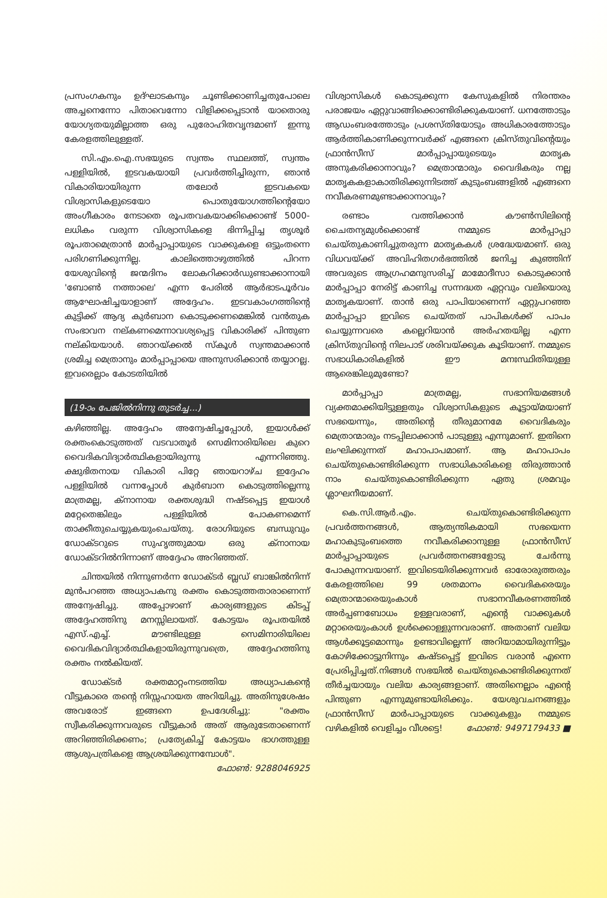പ്രസംഗകനും ഉദ്ഘാടകനും ചൂണ്ടിക്കാണിച്ചതുപോലെ അച്ചനെന്നോ പിതാവെന്നോ വിളിക്കപ്പെടാൻ യാതൊരു യോഗ്യതയുമില്ലാത്ത ഒരു പുരോഹിതവൃന്ദമാണ് ഇന്നു കേരളത്തിലുള്ളത്.
സി.എം.ഐ.സഭയുടെ സ്വന്തം സ്ഥലത്ത്, സ്വന്തം പള്ളിയിൽ, ഇടവകയായി പ്രവർത്തിച്ചിരുന്ന, ഞാൻ വികാരിയായിരുന്ന തലോർ ഇടവകയെ വിശ്വാസികളുടെയോ പൊതുയോഗത്തിന്റെയോ അംഗീകാരം നേടാതെ രൂപതവകയാക്കിക്കൊണ്ട് 5000-ലധികം വരുന്ന വിശ്വാസികളെ ഭിന്നിപ്പിച്ച തൃശൂർ രൂപതാമെത്രാൻ മാർപ്പാപ്പായുടെ വാക്കുകളെ ഒട്ടുംതന്നെ പരിഗണിക്കുന്നില്ല. കാലിത്തൊഴുത്തിൽ പിറന്ന യേശുവിന്റെ ജന്മദിനം ലോകറിക്കാർഡുണ്ടാക്കാനായി 'ബോൺ നത്താലെ' എന്ന പേരിൽ ആർഭാടപൂർവം ആഘോഷിച്ചയാളാണ് അദ്ദേഹം. ഇടവകാംഗത്തിന്റെ കുട്ടിക്ക് ആദ്യ കുർബാന കൊടുക്കണമെങ്കിൽ വൻതുക സംഭാവന നല്കണമെന്നാവശ്യപ്പെട്ട വികാരിക്ക് പിന്തുണ നല്കിയയാൾ. ഞാറയ്ക്കൽ സ്കൂൾ സ്വന്തമാക്കാൻ ശ്രമിച്ച മെത്രാനും മാർപ്പാപ്പായെ അനുസരിക്കാൻ തയ്യാറല്ല. ഇവരെല്ലാം കോടതിയിൽ
(19-ാം പേജിൽനിന്നു തുടർച്ച...)
കഴിഞ്ഞില്ല. അദ്ദേഹം അന്വേഷിച്ചപ്പോൾ, ഇയാൾക്ക് രക്തംകൊടുത്തത് വടവാതൂർ സെമിനാരിയിലെ കുറെ വൈദികവിദ്യാർത്ഥികളായിരുന്നു എന്നറിഞ്ഞു. ക്ഷുഭിതനായ വികാരി പിറ്റേ ഞായറാഴ്ച ഇദ്ദേഹം പള്ളിയിൽ വന്നപ്പോൾ കുർബാന കൊടുത്തില്ലെന്നു മാത്രമല്ല, ക്നാനായ രക്തശുദ്ധി നഷ്ടപ്പെട്ട ഇയാൾ മറ്റേതെങ്കിലും പള്ളിയിൽ പോകണമെന്ന് താക്കീതുചെയ്യുകയുംചെയ്തു. രോഗിയുടെ ബന്ധുവും ഡോക്ടറുടെ സുഹൃത്തുമായ ഒരു ക്നാനായ ഡോക്ടറിൽനിന്നാണ് അദ്ദേഹം അറിഞ്ഞത്.
ചിന്തയിൽ നിന്നുണർന്ന ഡോക്ടർ ബ്ലഡ് ബാങ്കിൽനിന്ന് മുൻപറഞ്ഞ അധ്യാപകനു രക്തം കൊടുത്തതാരാണെന്ന് അന്വേഷിച്ചു. അപ്പോഴാണ് കാര്യങ്ങളുടെ കിടപ്പ് അദ്ദേഹത്തിനു മനസ്സിലായത്. കോട്ടയം രൂപതയിൽ എസ്.എച്ച്. മൗണ്ടിലുള്ള സെമിനാരിയിലെ വൈദികവിദ്യാർത്ഥികളായിരുന്നുവത്രെ, അദ്ദേഹത്തിനു രക്തം നൽകിയത്.
ഡോക്ടർ രക്തമാറ്റംനടത്തിയ അധ്യാപകന്റെ വീട്ടുകാരെ തന്റെ നിസ്സഹായത അറിയിച്ചു. അതിനുശേഷം അവരോട് ഇങ്ങനെ ഉപദേശിച്ചു: "രക്തം സ്വീകരിക്കുന്നവരുടെ വീട്ടുകാർ അത് ആരുടേതാണെന്ന് അറിഞ്ഞിരിക്കണം; പ്രത്യേകിച്ച് കോട്ടയം ഭാഗത്തുള്ള ആശുപത്രികളെ ആശ്രയിക്കുന്നമ്പോൾ". ഫോൺ: 9288046925
വിശ്വാസികൾ കൊടുക്കുന്ന കേസുകളിൽ നിരന്തരം പരാജയം ഏറ്റുവാങ്ങിക്കൊണ്ടിരിക്കുകയാണ്. ധനത്തോടും ആഡംബരത്തോടും പ്രശസ്തിയോടും അധികാരത്തോടും ആർത്തികാണിക്കുന്നവർക്ക് എങ്ങനെ ക്രിസ്തുവിന്റെയും ഫ്രാൻസീസ് മാർപ്പാപ്പായുടെയും മാതൃക അനുകരിക്കാനാവും? മെത്രാന്മാരും വൈദികരും നല്ല മാതൃകകളാകാതിരിക്കുന്നിടത്ത് കുടുംബങ്ങളിൽ എങ്ങനെ നവീകരണമുണ്ടാക്കാനാവും?
രണ്ടാം വത്തിക്കാൻ കൗൺസിലിന്റെ ചൈതന്യമുൾക്കൊണ്ട് നമ്മുടെ മാർപ്പാപ്പാ ചെയ്തുകാണിച്ചുതരുന്ന മാതൃകകൾ ശ്രദ്ധേയമാണ്. ഒരു വിധവയ്ക്ക് അവിഹിതഗർഭത്തിൽ ജനിച്ച കുഞ്ഞിന് അവരുടെ ആഗ്രഹമനുസരിച്ച് മാമോദീസാ കൊടുക്കാൻ മാർപ്പാപ്പാ നേരിട്ട് കാണിച്ച സന്നദ്ധത ഏറ്റവും വലിയൊരു മാതൃകയാണ്. താൻ ഒരു പാപിയാണെന്ന് ഏറ്റുപറഞ്ഞ മാർപ്പാപ്പാ ഇവിടെ ചെയ്തത് പാപികൾക്ക് പാപം ചെയ്യുന്നവരെ കല്ലെറിയാൻ അർഹതയില്ല എന്ന ക്രിസ്തുവിന്റെ നിലപാട് ശരിവയ്ക്കുക കൂടിയാണ്. നമ്മുടെ സഭാധികാരികളിൽ ഈ മനഃസ്ഥിതിയുള്ള ആരെങ്കിലുമുണ്ടോ?
മാർപ്പാപ്പാ മാത്രമല്ല, സഭാനിയമങ്ങൾ വ്യക്തമാക്കിയിട്ടുള്ളതും വിശ്വാസികളുടെ കൂട്ടായ്മയാണ് സഭയെന്നും, അതിന്റെ തീരുമാനമേ വൈദികരും മെത്രാന്മാരും നടപ്പിലാക്കാൻ പാടുള്ളു എന്നുമാണ്. ഇതിനെ ലംഘിക്കുന്നത് മഹാപാപമാണ്. ആ മഹാപാപം ചെയ്തുകൊണ്ടിരിക്കുന്ന സഭാധികാരികളെ തിരുത്താൻ നാം ചെയ്തുകൊണ്ടിരിക്കുന്ന ഏതു ശ്രമവും ശ്ലാഘനീയമാണ്.
കെ.സി.ആർ.എം. ചെയ്തുകൊണ്ടിരിക്കുന്ന പ്രവർത്തനങ്ങൾ, ആത്യന്തികമായി സഭയെന്ന മഹാകുടുംബത്തെ നവീകരിക്കാനുള്ള ഫ്രാൻസീസ് മാർപ്പാപ്പായുടെ പ്രവർത്തനങ്ങളോടു ചേർന്നു പോകുന്നവയാണ്. ഇവിടെയിരിക്കുന്നവർ ഓരോരുത്തരും കേരളത്തിലെ 99 ശതമാനം വൈദികരെയും മെത്രാന്മാരെയുംകാൾ സഭാനവീകരണത്തിൽ അർപ്പണബോധം ഉള്ളവരാണ്, എന്റെ വാക്കുകൾ മറ്റാരെയുംകാൾ ഉൾക്കൊള്ളുന്നവരാണ്. അതാണ് വലിയ ആൾക്കൂട്ടമൊന്നും ഉണ്ടാവില്ലെന്ന് അറിയാമായിരുന്നിട്ടും കോഴിക്കോട്ടുനിന്നും കഷ്ടപ്പെട്ട് ഇവിടെ വരാൻ എന്നെ പ്രേരിപ്പിച്ചത്.നിങ്ങൾ സഭയിൽ ചെയ്തുകൊണ്ടിരിക്കുന്നത് തീർച്ചയായും വലിയ കാര്യങ്ങളാണ്. അതിനെല്ലാം എന്റെ പിന്തുണ എന്നുമുണ്ടായിരിക്കും. യേശുവചനങ്ങളും ഫ്രാൻസീസ് മാർപാപ്പായുടെ വാക്കുകളും നമ്മുടെ വഴികളിൽ വെളിച്ചം വീശട്ടെ! ഫോൺ: 9497179433 ■